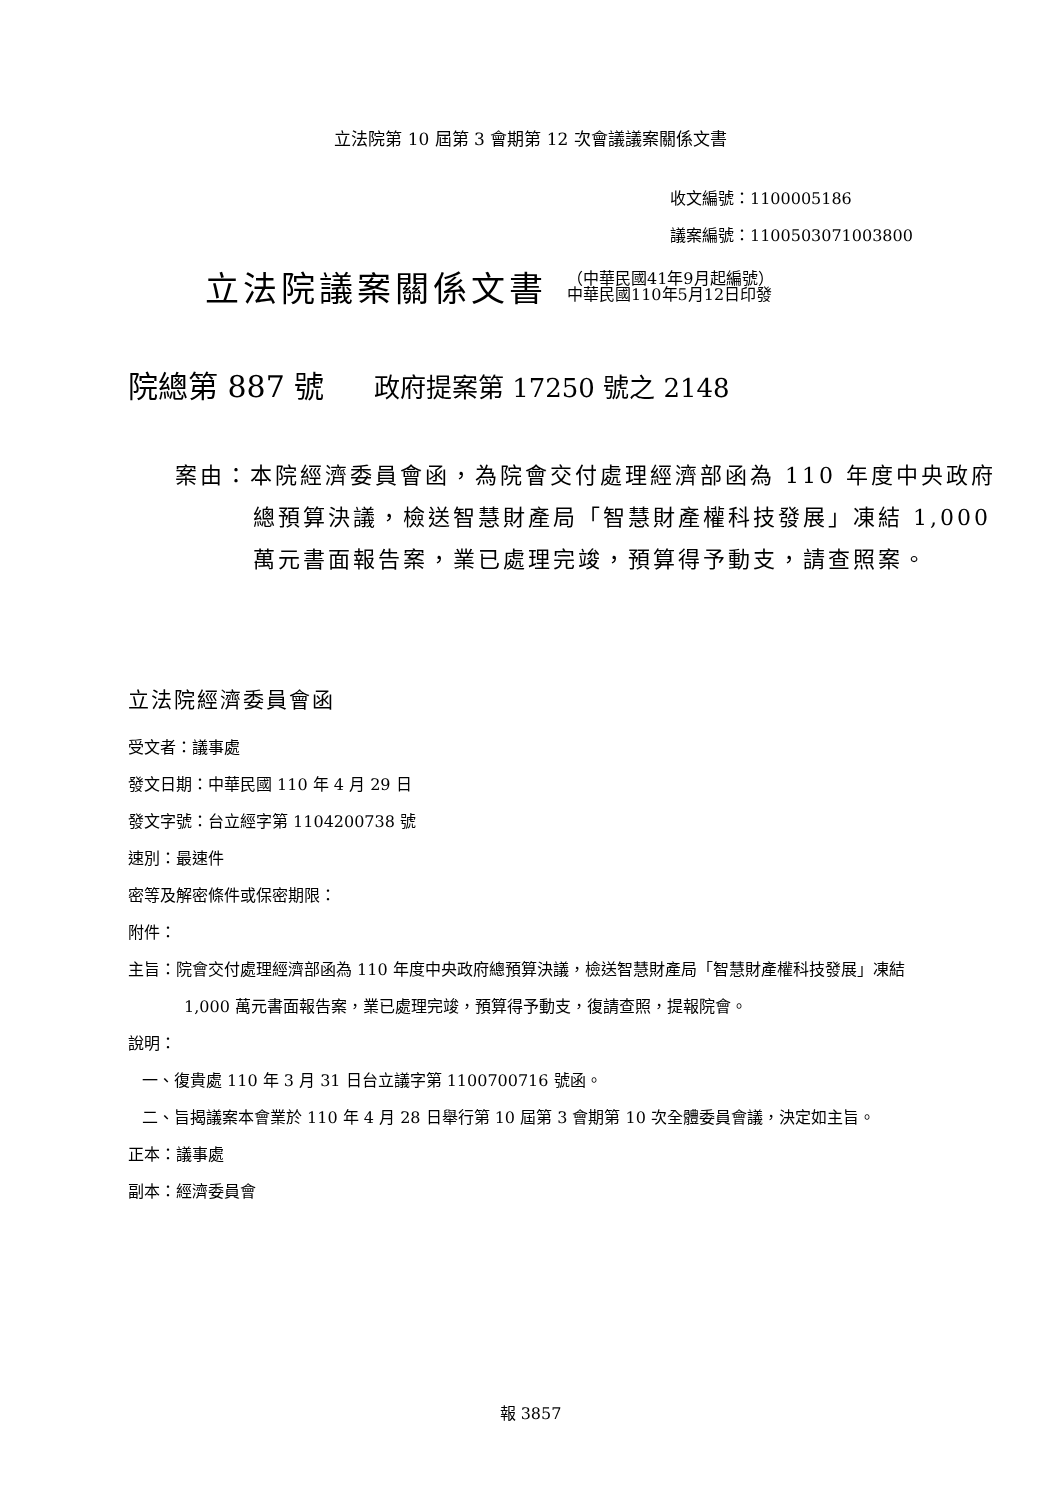立法院第 10 屆第 3 會期第 12 次會議議案關係文書
收文編號：1100005186
議案編號：1100503071003800
立法院議案關係文書
（中華民國41年9月起編號）
中華民國110年5月12日印發
院總第 887 號 政府提案第 17250 號之 2148
案由：本院經濟委員會函，為院會交付處理經濟部函為 110 年度中央政府總預算決議，檢送智慧財產局「智慧財產權科技發展」凍結 1,000 萬元書面報告案，業已處理完竣，預算得予動支，請查照案。
立法院經濟委員會函
受文者：議事處
發文日期：中華民國 110 年 4 月 29 日
發文字號：台立經字第 1104200738 號
速別：最速件
密等及解密條件或保密期限：
附件：
主旨：院會交付處理經濟部函為 110 年度中央政府總預算決議，檢送智慧財產局「智慧財產權科技發展」凍結 1,000 萬元書面報告案，業已處理完竣，預算得予動支，復請查照，提報院會。
說明：
一、復貴處 110 年 3 月 31 日台立議字第 1100700716 號函。
二、旨揭議案本會業於 110 年 4 月 28 日舉行第 10 屆第 3 會期第 10 次全體委員會議，決定如主旨。
正本：議事處
副本：經濟委員會
報 3857